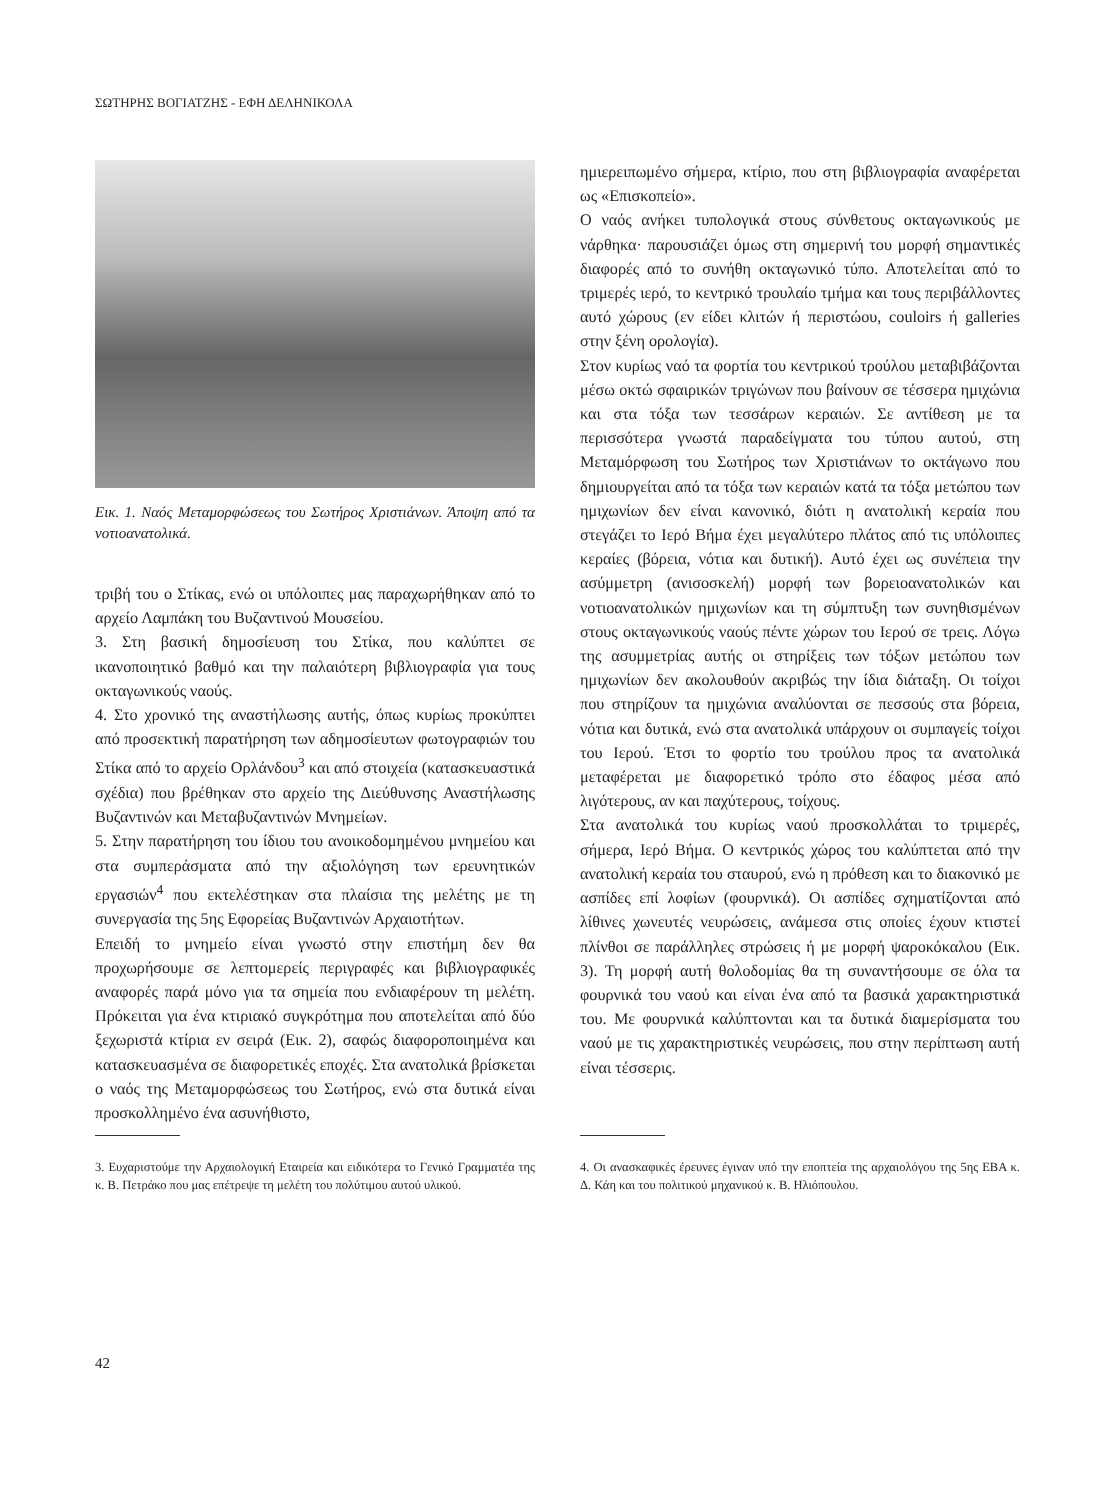ΣΩΤΗΡΗΣ ΒΟΓΙΑΤΖΗΣ - ΕΦΗ ΔΕΛΗΝΙΚΟΛΑ
Εικ. 1. Ναός Μεταμορφώσεως του Σωτήρος Χριστιάνων. Άποψη από τα νοτιοανατολικά.
τριβή του ο Στίκας, ενώ οι υπόλοιπες μας παραχωρήθηκαν από το αρχείο Λαμπάκη του Βυζαντινού Μουσείου.
3. Στη βασική δημοσίευση του Στίκα, που καλύπτει σε ικανοποιητικό βαθμό και την παλαιότερη βιβλιογραφία για τους οκταγωνικούς ναούς.
4. Στο χρονικό της αναστήλωσης αυτής, όπως κυρίως προκύπτει από προσεκτική παρατήρηση των αδημοσίευτων φωτογραφιών του Στίκα από το αρχείο Ορλάνδου<sup>3</sup> και από στοιχεία (κατασκευαστικά σχέδια) που βρέθηκαν στο αρχείο της Διεύθυνσης Αναστήλωσης Βυζαντινών και Μεταβυζαντινών Μνημείων.
5. Στην παρατήρηση του ίδιου του ανοικοδομημένου μνημείου και στα συμπεράσματα από την αξιολόγηση των ερευνητικών εργασιών<sup>4</sup> που εκτελέστηκαν στα πλαίσια της μελέτης με τη συνεργασία της 5ης Εφορείας Βυζαντινών Αρχαιοτήτων.
Επειδή το μνημείο είναι γνωστό στην επιστήμη δεν θα προχωρήσουμε σε λεπτομερείς περιγραφές και βιβλιογραφικές αναφορές παρά μόνο για τα σημεία που ενδιαφέρουν τη μελέτη. Πρόκειται για ένα κτιριακό συγκρότημα που αποτελείται από δύο ξεχωριστά κτίρια εν σειρά (Εικ. 2), σαφώς διαφοροποιημένα και κατασκευασμένα σε διαφορετικές εποχές. Στα ανατολικά βρίσκεται ο ναός της Μεταμορφώσεως του Σωτήρος, ενώ στα δυτικά είναι προσκολλημένο ένα ασυνήθιστο,
ημιερειπωμένο σήμερα, κτίριο, που στη βιβλιογραφία αναφέρεται ως «Επισκοπείο».
Ο ναός ανήκει τυπολογικά στους σύνθετους οκταγωνικούς με νάρθηκα· παρουσιάζει όμως στη σημερινή του μορφή σημαντικές διαφορές από το συνήθη οκταγωνικό τύπο. Αποτελείται από το τριμερές ιερό, το κεντρικό τρουλαίο τμήμα και τους περιβάλλοντες αυτό χώρους (εν είδει κλιτών ή περιστώου, couloirs ή galleries στην ξένη ορολογία).
Στον κυρίως ναό τα φορτία του κεντρικού τρούλου μεταβιβάζονται μέσω οκτώ σφαιρικών τριγώνων που βαίνουν σε τέσσερα ημιχώνια και στα τόξα των τεσσάρων κεραιών. Σε αντίθεση με τα περισσότερα γνωστά παραδείγματα του τύπου αυτού, στη Μεταμόρφωση του Σωτήρος των Χριστιάνων το οκτάγωνο που δημιουργείται από τα τόξα των κεραιών κατά τα τόξα μετώπου των ημιχωνίων δεν είναι κανονικό, διότι η ανατολική κεραία που στεγάζει το Ιερό Βήμα έχει μεγαλύτερο πλάτος από τις υπόλοιπες κεραίες (βόρεια, νότια και δυτική). Αυτό έχει ως συνέπεια την ασύμμετρη (ανισοσκελή) μορφή των βορειοανατολικών και νοτιοανατολικών ημιχωνίων και τη σύμπτυξη των συνηθισμένων στους οκταγωνικούς ναούς πέντε χώρων του Ιερού σε τρεις. Λόγω της ασυμμετρίας αυτής οι στηρίξεις των τόξων μετώπου των ημιχωνίων δεν ακολουθούν ακριβώς την ίδια διάταξη. Οι τοίχοι που στηρίζουν τα ημιχώνια αναλύονται σε πεσσούς στα βόρεια, νότια και δυτικά, ενώ στα ανατολικά υπάρχουν οι συμπαγείς τοίχοι του Ιερού. Έτσι το φορτίο του τρούλου προς τα ανατολικά μεταφέρεται με διαφορετικό τρόπο στο έδαφος μέσα από λιγότερους, αν και παχύτερους, τοίχους.
Στα ανατολικά του κυρίως ναού προσκολλάται το τριμερές, σήμερα, Ιερό Βήμα. Ο κεντρικός χώρος του καλύπτεται από την ανατολική κεραία του σταυρού, ενώ η πρόθεση και το διακονικό με ασπίδες επί λοφίων (φουρνικά). Οι ασπίδες σχηματίζονται από λίθινες χωνευτές νευρώσεις, ανάμεσα στις οποίες έχουν κτιστεί πλίνθοι σε παράλληλες στρώσεις ή με μορφή ψαροκόκαλου (Εικ. 3). Τη μορφή αυτή θολοδομίας θα τη συναντήσουμε σε όλα τα φουρνικά του ναού και είναι ένα από τα βασικά χαρακτηριστικά του. Με φουρνικά καλύπτονται και τα δυτικά διαμερίσματα του ναού με τις χαρακτηριστικές νευρώσεις, που στην περίπτωση αυτή είναι τέσσερις.
3. Ευχαριστούμε την Αρχαιολογική Εταιρεία και ειδικότερα το Γενικό Γραμματέα της κ. Β. Πετράκο που μας επέτρεψε τη μελέτη του πολύτιμου αυτού υλικού.
4. Οι ανασκαφικές έρευνες έγιναν υπό την εποπτεία της αρχαιολόγου της 5ης ΕΒΑ κ. Δ. Κάη και του πολιτικού μηχανικού κ. Β. Ηλιόπουλου.
42